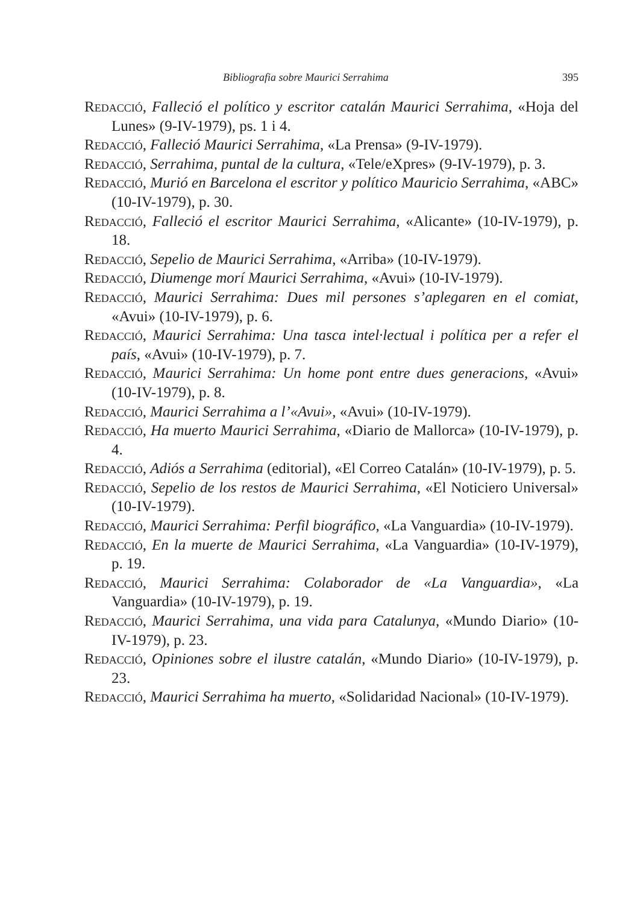Bibliografia sobre Maurici Serrahima 395
Redacció, Falleció el político y escritor catalán Maurici Serrahima, «Hoja del Lunes» (9-IV-1979), ps. 1 i 4.
Redacció, Falleció Maurici Serrahima, «La Prensa» (9-IV-1979).
Redacció, Serrahima, puntal de la cultura, «Tele/eXpres» (9-IV-1979), p. 3.
Redacció, Murió en Barcelona el escritor y político Mauricio Serrahima, «ABC» (10-IV-1979), p. 30.
Redacció, Falleció el escritor Maurici Serrahima, «Alicante» (10-IV-1979), p. 18.
Redacció, Sepelio de Maurici Serrahima, «Arriba» (10-IV-1979).
Redacció, Diumenge morí Maurici Serrahima, «Avui» (10-IV-1979).
Redacció, Maurici Serrahima: Dues mil persones s’aplegaren en el comiat, «Avui» (10-IV-1979), p. 6.
Redacció, Maurici Serrahima: Una tasca intel·lectual i política per a refer el país, «Avui» (10-IV-1979), p. 7.
Redacció, Maurici Serrahima: Un home pont entre dues generacions, «Avui» (10-IV-1979), p. 8.
Redacció, Maurici Serrahima a l’«Avui», «Avui» (10-IV-1979).
Redacció, Ha muerto Maurici Serrahima, «Diario de Mallorca» (10-IV-1979), p. 4.
Redacció, Adiós a Serrahima (editorial), «El Correo Catalán» (10-IV-1979), p. 5.
Redacció, Sepelio de los restos de Maurici Serrahima, «El Noticiero Universal» (10-IV-1979).
Redacció, Maurici Serrahima: Perfil biográfico, «La Vanguardia» (10-IV-1979).
Redacció, En la muerte de Maurici Serrahima, «La Vanguardia» (10-IV-1979), p. 19.
Redacció, Maurici Serrahima: Colaborador de «La Vanguardia», «La Vanguardia» (10-IV-1979), p. 19.
Redacció, Maurici Serrahima, una vida para Catalunya, «Mundo Diario» (10-IV-1979), p. 23.
Redacció, Opiniones sobre el ilustre catalán, «Mundo Diario» (10-IV-1979), p. 23.
Redacció, Maurici Serrahima ha muerto, «Solidaridad Nacional» (10-IV-1979).